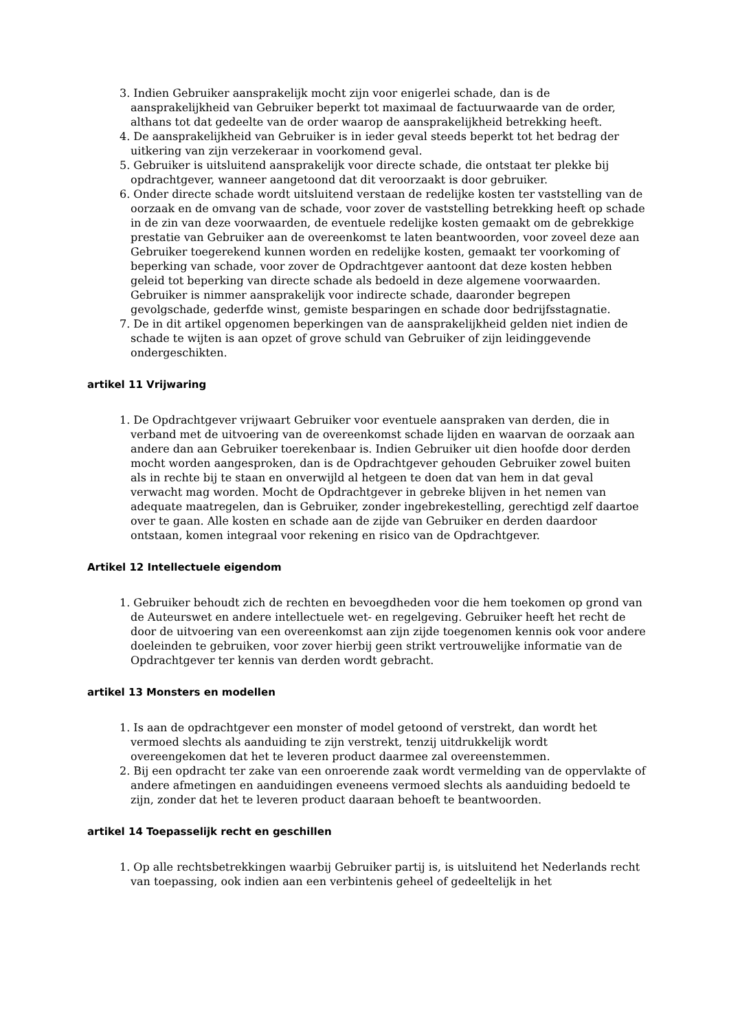3. Indien Gebruiker aansprakelijk mocht zijn voor enigerlei schade, dan is de aansprakelijkheid van Gebruiker beperkt tot maximaal de factuurwaarde van de order, althans tot dat gedeelte van de order waarop de aansprakelijkheid betrekking heeft.
4. De aansprakelijkheid van Gebruiker is in ieder geval steeds beperkt tot het bedrag der uitkering van zijn verzekeraar in voorkomend geval.
5. Gebruiker is uitsluitend aansprakelijk voor directe schade, die ontstaat ter plekke bij opdrachtgever, wanneer aangetoond dat dit veroorzaakt is door gebruiker.
6. Onder directe schade wordt uitsluitend verstaan de redelijke kosten ter vaststelling van de oorzaak en de omvang van de schade, voor zover de vaststelling betrekking heeft op schade in de zin van deze voorwaarden, de eventuele redelijke kosten gemaakt om de gebrekkige prestatie van Gebruiker aan de overeenkomst te laten beantwoorden, voor zoveel deze aan Gebruiker toegerekend kunnen worden en redelijke kosten, gemaakt ter voorkoming of beperking van schade, voor zover de Opdrachtgever aantoont dat deze kosten hebben geleid tot beperking van directe schade als bedoeld in deze algemene voorwaarden. Gebruiker is nimmer aansprakelijk voor indirecte schade, daaronder begrepen gevolgschade, gederfde winst, gemiste besparingen en schade door bedrijfsstagnatie.
7. De in dit artikel opgenomen beperkingen van de aansprakelijkheid gelden niet indien de schade te wijten is aan opzet of grove schuld van Gebruiker of zijn leidinggevende ondergeschikten.
artikel 11 Vrijwaring
1. De Opdrachtgever vrijwaart Gebruiker voor eventuele aanspraken van derden, die in verband met de uitvoering van de overeenkomst schade lijden en waarvan de oorzaak aan andere dan aan Gebruiker toerekenbaar is. Indien Gebruiker uit dien hoofde door derden mocht worden aangesproken, dan is de Opdrachtgever gehouden Gebruiker zowel buiten als in rechte bij te staan en onverwijld al hetgeen te doen dat van hem in dat geval verwacht mag worden. Mocht de Opdrachtgever in gebreke blijven in het nemen van adequate maatregelen, dan is Gebruiker, zonder ingebrekestelling, gerechtigd zelf daartoe over te gaan. Alle kosten en schade aan de zijde van Gebruiker en derden daardoor ontstaan, komen integraal voor rekening en risico van de Opdrachtgever.
Artikel 12 Intellectuele eigendom
1. Gebruiker behoudt zich de rechten en bevoegdheden voor die hem toekomen op grond van de Auteurswet en andere intellectuele wet- en regelgeving. Gebruiker heeft het recht de door de uitvoering van een overeenkomst aan zijn zijde toegenomen kennis ook voor andere doeleinden te gebruiken, voor zover hierbij geen strikt vertrouwelijke informatie van de Opdrachtgever ter kennis van derden wordt gebracht.
artikel 13 Monsters en modellen
1. Is aan de opdrachtgever een monster of model getoond of verstrekt, dan wordt het vermoed slechts als aanduiding te zijn verstrekt, tenzij uitdrukkelijk wordt overeengekomen dat het te leveren product daarmee zal overeenstemmen.
2. Bij een opdracht ter zake van een onroerende zaak wordt vermelding van de oppervlakte of andere afmetingen en aanduidingen eveneens vermoed slechts als aanduiding bedoeld te zijn, zonder dat het te leveren product daaraan behoeft te beantwoorden.
artikel 14 Toepasselijk recht en geschillen
1. Op alle rechtsbetrekkingen waarbij Gebruiker partij is, is uitsluitend het Nederlands recht van toepassing, ook indien aan een verbintenis geheel of gedeeltelijk in het